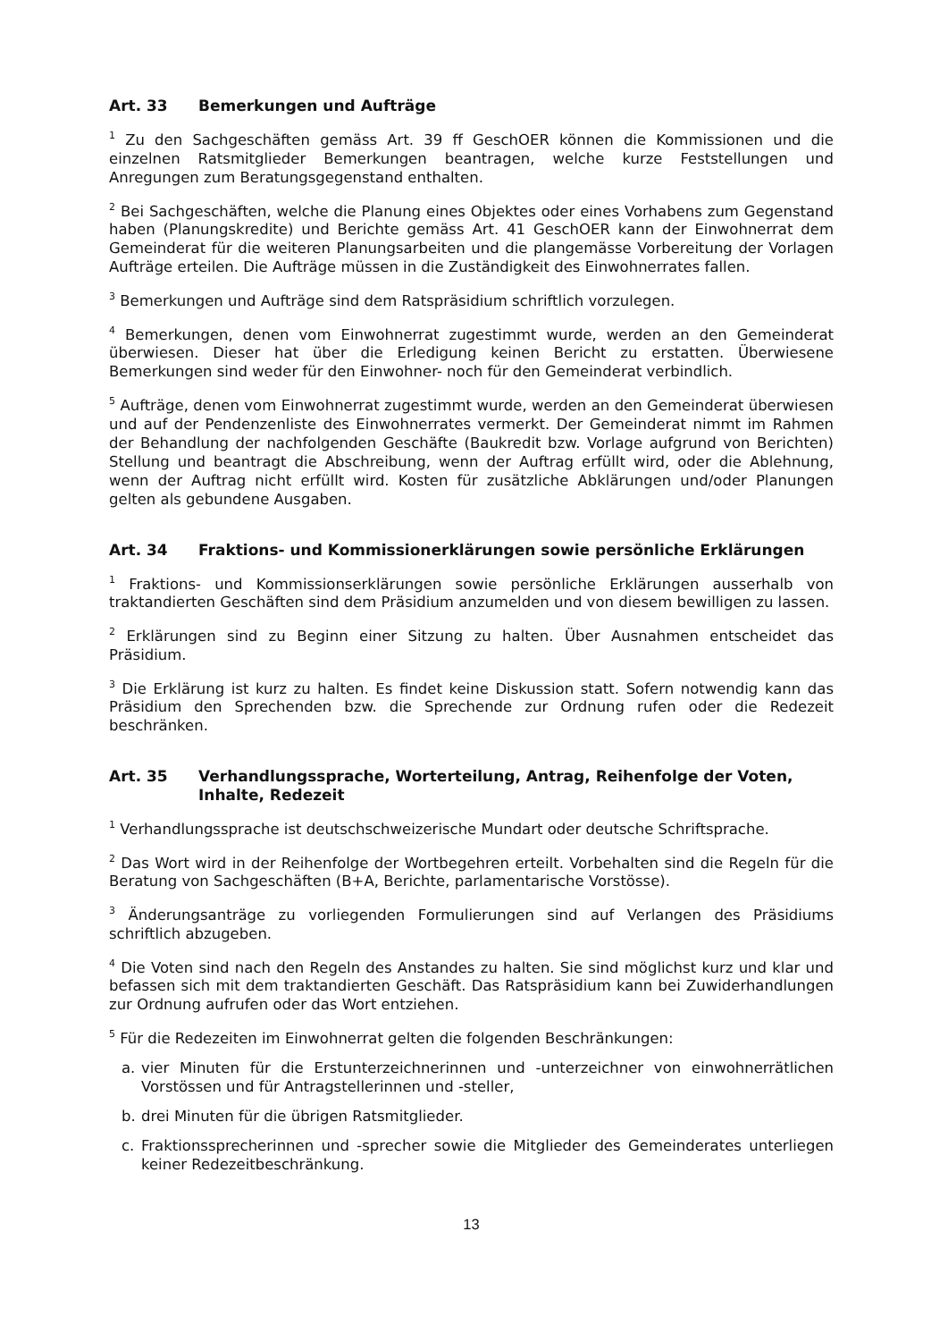Art. 33 Bemerkungen und Aufträge
<sup>1</sup> Zu den Sachgeschäften gemäss Art. 39 ff GeschOER können die Kommissionen und die einzelnen Ratsmitglieder Bemerkungen beantragen, welche kurze Feststellungen und Anregungen zum Beratungsgegenstand enthalten.
<sup>2</sup> Bei Sachgeschäften, welche die Planung eines Objektes oder eines Vorhabens zum Gegenstand haben (Planungskredite) und Berichte gemäss Art. 41 GeschOER kann der Einwohnerrat dem Gemeinderat für die weiteren Planungsarbeiten und die plangemässe Vorbereitung der Vorlagen Aufträge erteilen. Die Aufträge müssen in die Zuständigkeit des Einwohnerrates fallen.
<sup>3</sup> Bemerkungen und Aufträge sind dem Ratspräsidium schriftlich vorzulegen.
<sup>4</sup> Bemerkungen, denen vom Einwohnerrat zugestimmt wurde, werden an den Gemeinderat überwiesen. Dieser hat über die Erledigung keinen Bericht zu erstatten. Überwiesene Bemerkungen sind weder für den Einwohner- noch für den Gemeinderat verbindlich.
<sup>5</sup> Aufträge, denen vom Einwohnerrat zugestimmt wurde, werden an den Gemeinderat überwiesen und auf der Pendenzenliste des Einwohnerrates vermerkt. Der Gemeinderat nimmt im Rahmen der Behandlung der nachfolgenden Geschäfte (Baukredit bzw. Vorlage aufgrund von Berichten) Stellung und beantragt die Abschreibung, wenn der Auftrag erfüllt wird, oder die Ablehnung, wenn der Auftrag nicht erfüllt wird. Kosten für zusätzliche Abklärungen und/oder Planungen gelten als gebundene Ausgaben.
Art. 34 Fraktions- und Kommissionerklärungen sowie persönliche Erklärungen
<sup>1</sup> Fraktions- und Kommissionserklärungen sowie persönliche Erklärungen ausserhalb von traktandierten Geschäften sind dem Präsidium anzumelden und von diesem bewilligen zu lassen.
<sup>2</sup> Erklärungen sind zu Beginn einer Sitzung zu halten. Über Ausnahmen entscheidet das Präsidium.
<sup>3</sup> Die Erklärung ist kurz zu halten. Es findet keine Diskussion statt. Sofern notwendig kann das Präsidium den Sprechenden bzw. die Sprechende zur Ordnung rufen oder die Redezeit beschränken.
Art. 35 Verhandlungssprache, Worterteilung, Antrag, Reihenfolge der Voten, Inhalte, Redezeit
<sup>1</sup> Verhandlungssprache ist deutschschweizerische Mundart oder deutsche Schriftsprache.
<sup>2</sup> Das Wort wird in der Reihenfolge der Wortbegehren erteilt. Vorbehalten sind die Regeln für die Beratung von Sachgeschäften (B+A, Berichte, parlamentarische Vorstösse).
<sup>3</sup> Änderungsanträge zu vorliegenden Formulierungen sind auf Verlangen des Präsidiums schriftlich abzugeben.
<sup>4</sup> Die Voten sind nach den Regeln des Anstandes zu halten. Sie sind möglichst kurz und klar und befassen sich mit dem traktandierten Geschäft. Das Ratspräsidium kann bei Zuwiderhandlungen zur Ordnung aufrufen oder das Wort entziehen.
<sup>5</sup> Für die Redezeiten im Einwohnerrat gelten die folgenden Beschränkungen:
a. vier Minuten für die Erstunterzeichnerinnen und -unterzeichner von einwohnerrätlichen Vorstössen und für Antragstellerinnen und -steller,
b. drei Minuten für die übrigen Ratsmitglieder.
c. Fraktionssprecherinnen und -sprecher sowie die Mitglieder des Gemeinderates unterliegen keiner Redezeitbeschränkung.
13